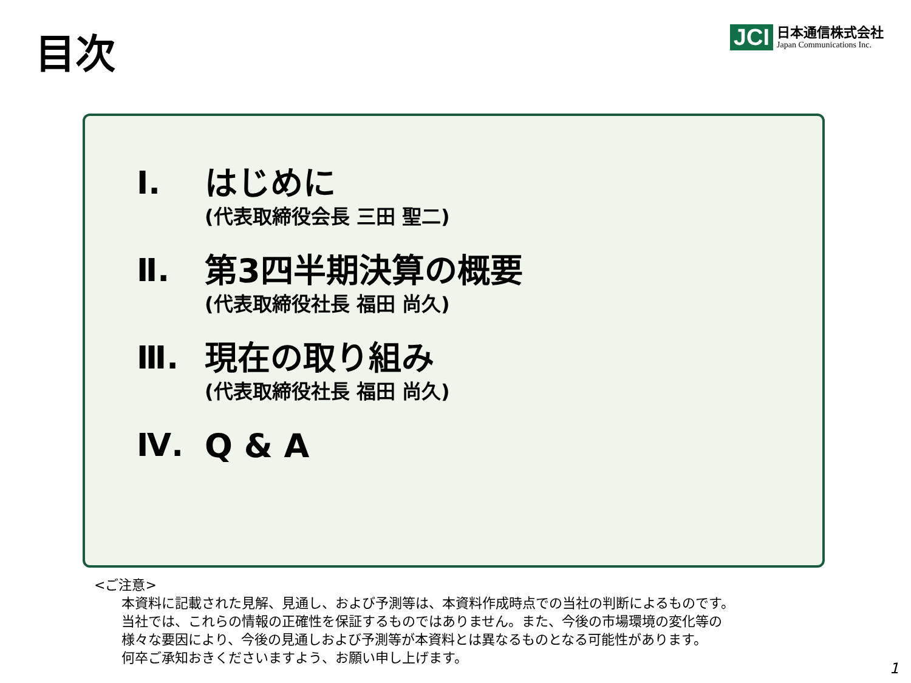目次
JCI
日本通信株式会社
Japan Communications Inc.
Ⅰ.
はじめに
(代表取締役会長 三田 聖二)
Ⅱ.
第3四半期決算の概要
(代表取締役社長 福田 尚久)
Ⅲ.
現在の取り組み
(代表取締役社長 福田 尚久)
Ⅳ.
Q & A
<ご注意>
本資料に記載された見解、見通し、および予測等は、本資料作成時点での当社の判断によるものです。
当社では、これらの情報の正確性を保証するものではありません。また、今後の市場環境の変化等の
様々な要因により、今後の見通しおよび予測等が本資料とは異なるものとなる可能性があります。
何卒ご承知おきくださいますよう、お願い申し上げます。
1